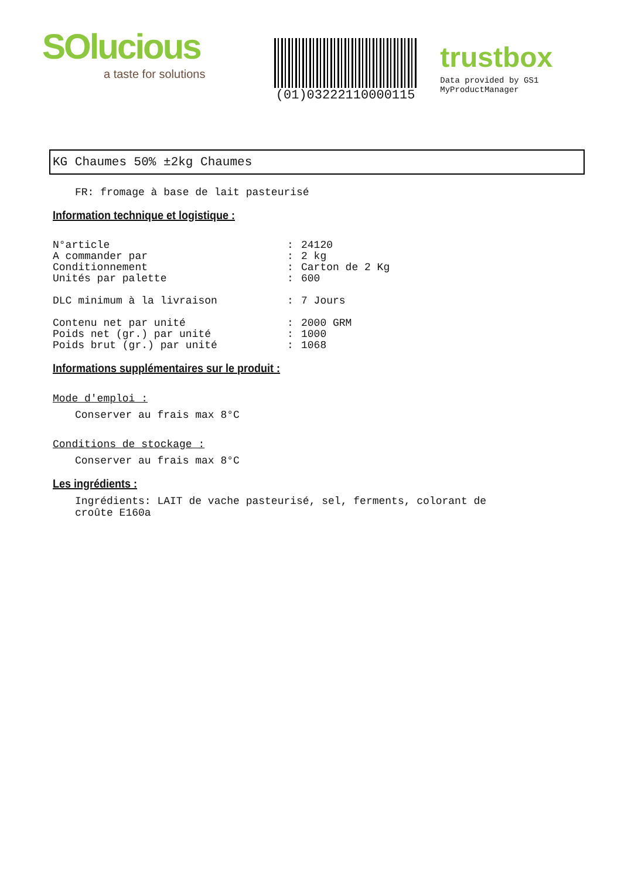SOlucious
a taste for solutions
(01)03222110000115
trustbox
Data provided by GS1 MyProductManager
KG Chaumes 50% ±2kg Chaumes
FR: fromage à base de lait pasteurisé
Information technique et logistique :
| N°article | : | 24120 |
| A commander par | : | 2 kg |
| Conditionnement | : | Carton de 2 Kg |
| Unités par palette | : | 600 |
| DLC minimum à la livraison | : | 7 Jours |
| Contenu net par unité | : | 2000 GRM |
| Poids net (gr.) par unité | : | 1000 |
| Poids brut (gr.) par unité | : | 1068 |
Informations supplémentaires sur le produit :
Mode d'emploi :
Conserver au frais max 8°C
Conditions de stockage :
Conserver au frais max 8°C
Les ingrédients :
Ingrédients: LAIT de vache pasteurisé, sel, ferments, colorant de
croûte E160a